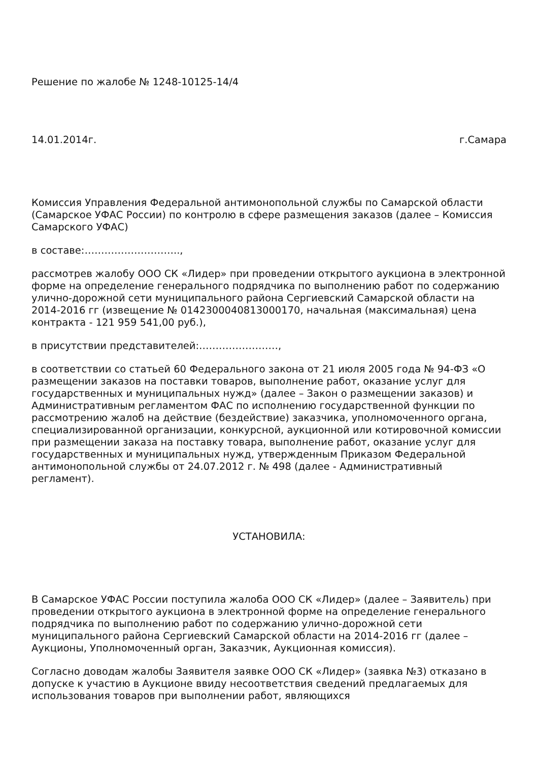Решение по жалобе № 1248-10125-14/4
14.01.2014г. г.Самара
Комиссия Управления Федеральной антимонопольной службы по Самарской области (Самарское УФАС России) по контролю в сфере размещения заказов (далее – Комиссия Самарского УФАС)
в составе:………………………..,
рассмотрев жалобу ООО СК «Лидер» при проведении открытого аукциона в электронной форме на определение генерального подрядчика по выполнению работ по содержанию улично-дорожной сети муниципального района Сергиевский Самарской области на 2014-2016 гг (извещение № 0142300040813000170, начальная (максимальная) цена контракта - 121 959 541,00 руб.),
в присутствии представителей:……………………,
в соответствии со статьей 60 Федерального закона от 21 июля 2005 года № 94-ФЗ «О размещении заказов на поставки товаров, выполнение работ, оказание услуг для государственных и муниципальных нужд» (далее – Закон о размещении заказов) и Административным регламентом ФАС по исполнению государственной функции по рассмотрению жалоб на действие (бездействие) заказчика, уполномоченного органа, специализированной организации, конкурсной, аукционной или котировочной комиссии при размещении заказа на поставку товара, выполнение работ, оказание услуг для государственных и муниципальных нужд, утвержденным Приказом Федеральной антимонопольной службы от 24.07.2012 г. № 498 (далее - Административный регламент).
УСТАНОВИЛА:
В Самарское УФАС России поступила жалоба ООО СК «Лидер» (далее – Заявитель) при проведении открытого аукциона в электронной форме на определение генерального подрядчика по выполнению работ по содержанию улично-дорожной сети муниципального района Сергиевский Самарской области на 2014-2016 гг (далее – Аукционы, Уполномоченный орган, Заказчик, Аукционная комиссия).
Согласно доводам жалобы Заявителя заявке ООО СК «Лидер» (заявка №3) отказано в допуске к участию в Аукционе ввиду несоответствия сведений предлагаемых для использования товаров при выполнении работ, являющихся